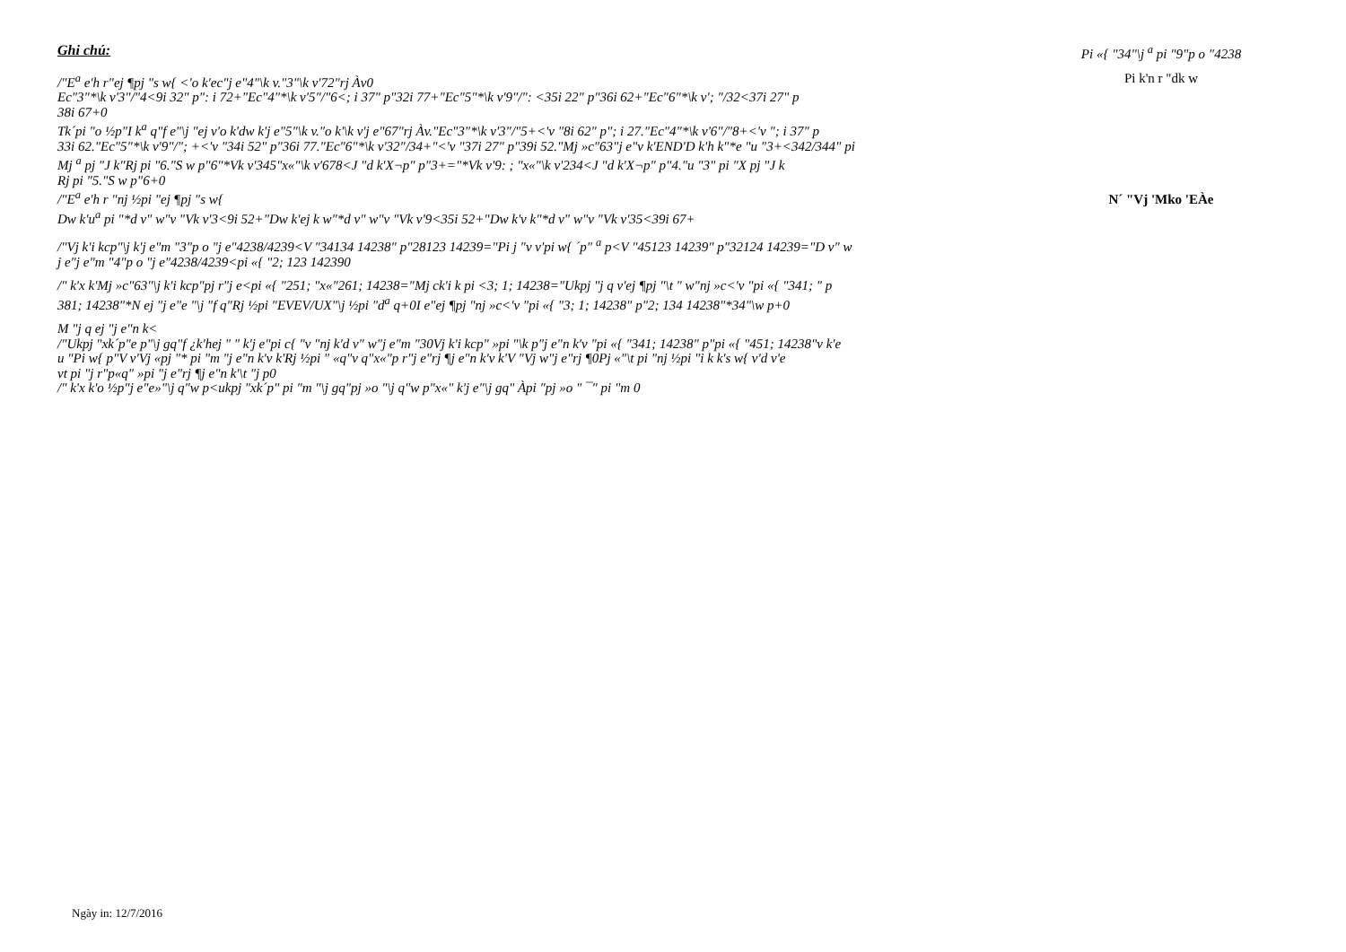Ghi chú:
/"E<sup>a</sup> e'h r"ej ¶pj "s w{ <'o k'ec"j e"4"\k v."3"\k v'72"rj Àv0
Ec"3"*\k v'3"/"4<9i 32" p": i 72+"Ec"4"*\k v'5"/"6<; i 37" p"32i 77+"Ec"5"*\k v'9"/": <35i 22" p"36i 62+"Ec"6"*\k v'; "/32<37i 27" p
38i 67+0
Tk´pi "o ½p"I k<sup>a</sup> q"f e"\j "ej v'o k'dw k'j e"5"\k v."o k'\k v'j e"67"rj Àv."Ec"3"*\k v'3"/"5+<'v "8i 62" p"; i 27."Ec"4"*\k v'6"/"8+<'v "; i 37" p
33i 62."Ec"5"*\k v'9"/"; +<'v "34i 52" p"36i 77."Ec"6"*\k v'32"/34+"<'v "37i 27" p"39i 52."Mj »c"63"j e"v k'END'D k'h k"*e "u "3+<342/344" pi
Mj <sup>a</sup> pj "J k"Rj pi "6."S w p"6"*Vk v'345"x«"\k v'678<J "d k'X¬p" p"3+="*Vk v'9: ; "x«"\k v'234<J "d k'X¬p" p"4."u "3" pi "X pj "J k
Rj pi "5."S w p"6+0
/"E<sup>a</sup> e'h r "nj ½pi "ej ¶pj "s w{
Dw k'u<sup>a</sup> pi "*d v" w"v "Vk v'3<9i 52+"Dw k'ej k w"*d v" w"v "Vk v'9<35i 52+"Dw k'v k"*d v" w"v "Vk v'35<39i 67+
/"Vj k'i kcp"\j k'j e"m "3"p o "j e"4238/4239<V "34134 14238" p"28123 14239="Pi j "v v'pi w{ ´p" <sup>a</sup> p<V "45123 14239" p"32124 14239="D v" w
j e"j e"m "4"p o "j e"4238/4239<pi «{ "2; 123 142390
/" k'x k'Mj »c"63"\j k'i kcp"pj r"j e<pi «{ "251; "x«"261; 14238="Mj ck'i k pi <3; 1; 14238="Ukpj "j q v'ej ¶pj "\t " w"nj »c<'v "pi «{ "341; " p
381; 14238"*N ej "j e"e "\j "f q"Rj ½pi "EVEV/UX"\j ½pi "d<sup>a</sup> q+0I e"ej ¶pj "nj »c<'v "pi «{ "3; 1; 14238" p"2; 134 14238"*34"\w p+0
M "j q ej "j e"n k<
/"Ukpj "xk´p"e p"\j gq"f ¿k'hej " " k'j e"pi c{ "v "nj k'd v" w"j e"m "30Vj k'i kcp" »pi "\k p"j e"n k'v "pi «{ "341; 14238" p"pi «{ "451; 14238"v k'e
u "Pi w{ p"V v'Vj «pj "* pi "m "j e"n k'v k'Rj ½pi " «q"v q"x«"p r"j e"rj ¶j e"n k'v k'V "Vj w"j e"rj ¶0Pj «"\t pi "nj ½pi "i k k's w{ v'd v'e
vt pi "j r"p«q" »pi "j e"rj ¶j e"n k'\t "j p0
/" k'x k'o ½p"j e"e»"\j q"w p<ukpj "xk´p" pi "m "\j gq"pj »o "\j q"w p"x«" k'j e"\j gq" Àpi "pj »o " ¯" pi "m 0
Pi «{ "34"\j <sup>a</sup> pi "9"p o "4238
Pi k'n r "dk w
N´ "Vj 'Mko 'EÀe
Ngày in: 12/7/2016